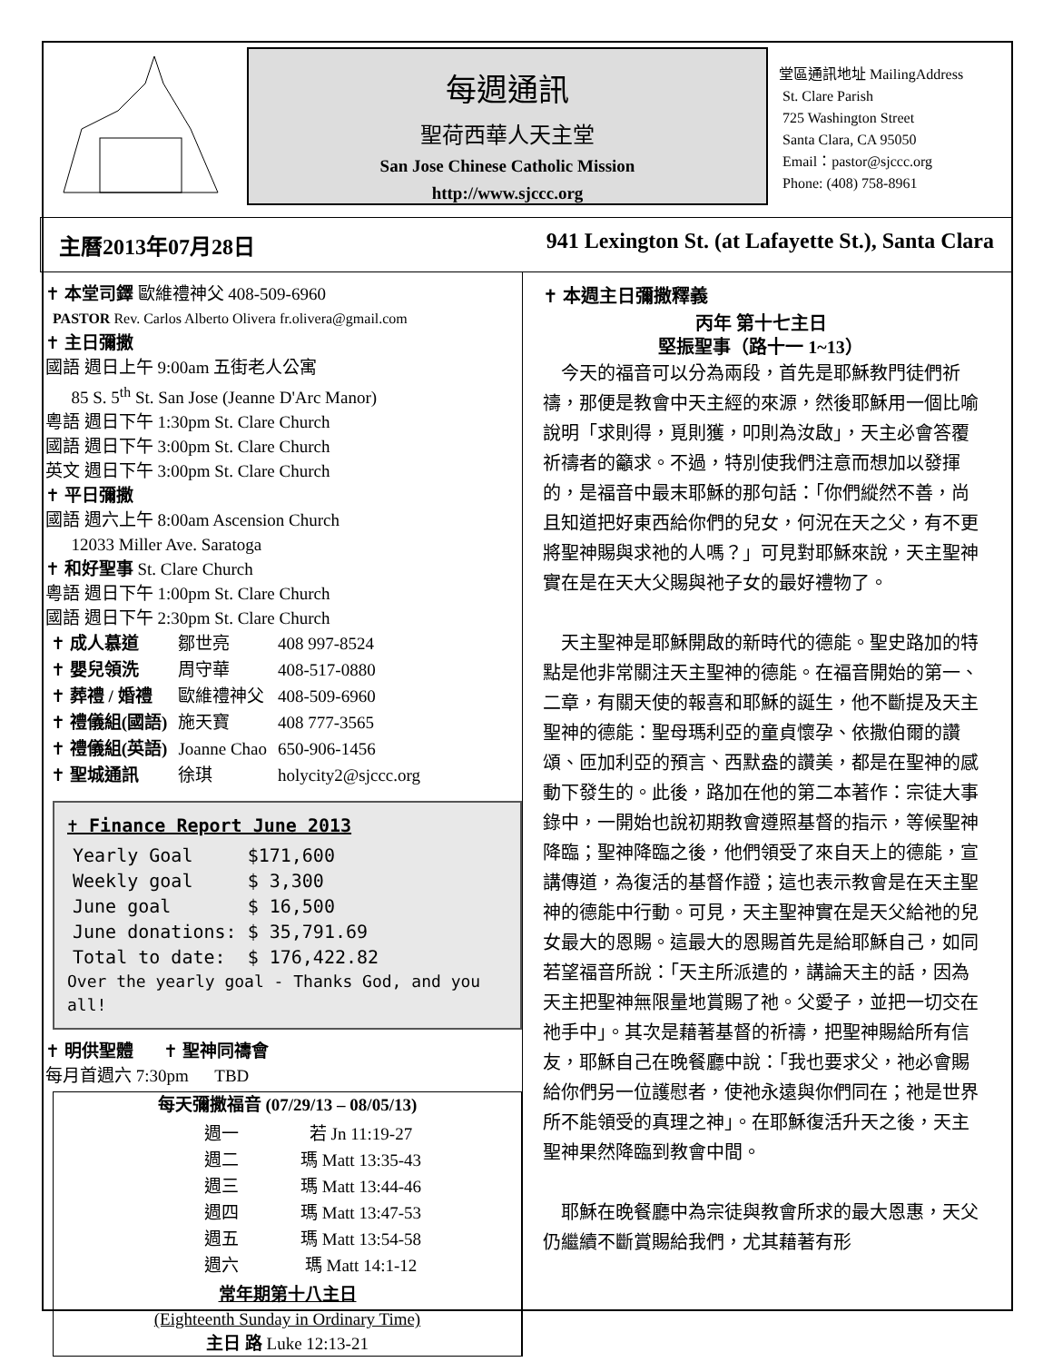每週通訊
聖荷西華人天主堂
San Jose Chinese Catholic Mission
http://www.sjccc.org
堂區通訊地址 MailingAddress
St. Clare Parish
725 Washington Street
Santa Clara, CA 95050
Email：pastor@sjccc.org
Phone: (408) 758-8961
主曆2013年07月28日 941 Lexington St. (at Lafayette St.), Santa Clara
✝ 本堂司鐸 歐維禮神父 408-509-6960
PASTOR Rev. Carlos Alberto Olivera fr.olivera@gmail.com
✝ 主日彌撒
國語 週日上午 9:00am 五街老人公寓
85 S. 5<sup>th</sup> St. San Jose (Jeanne D'Arc Manor)
粵語 週日下午 1:30pm St. Clare Church
國語 週日下午 3:00pm St. Clare Church
英文 週日下午 3:00pm St. Clare Church
✝ 平日彌撒
國語 週六上午 8:00am Ascension Church
12033 Miller Ave. Saratoga
✝ 和好聖事 St. Clare Church
粵語 週日下午 1:00pm St. Clare Church
國語 週日下午 2:30pm St. Clare Church
| ✝ 成人慕道 | 鄒世亮 | 408 997-8524 |
| ✝ 嬰兒領洗 | 周守華 | 408-517-0880 |
| ✝ 葬禮 / 婚禮 | 歐維禮神父 | 408-509-6960 |
| ✝ 禮儀組(國語) | 施天寶 | 408 777-3565 |
| ✝ 禮儀組(英語) | Joanne Chao | 650-906-1456 |
| ✝ 聖城通訊 | 徐琪 | holycity2@sjccc.org |
✝ Finance Report June 2013
| Yearly Goal | $171,600 |
| Weekly goal | $ 3,300 |
| June goal | $ 16,500 |
| June donations: | $ 35,791.69 |
| Total to date: | $ 176,422.82 |
Over the yearly goal - Thanks God, and you all!
✝ 明供聖體 ✝ 聖神同禱會
每月首週六 7:30pm TBD
每天彌撒福音 (07/29/13 – 08/05/13)
| 週一 | 若 Jn 11:19-27 |
| 週二 | 瑪 Matt 13:35-43 |
| 週三 | 瑪 Matt 13:44-46 |
| 週四 | 瑪 Matt 13:47-53 |
| 週五 | 瑪 Matt 13:54-58 |
| 週六 | 瑪 Matt 14:1-12 |
常年期第十八主日
(Eighteenth Sunday in Ordinary Time)
主日 路 Luke 12:13-21
✝ 本週主日彌撒釋義
丙年 第十七主日
堅振聖事（路十一 1~13）
　今天的福音可以分為兩段，首先是耶穌教門徒們祈禱，那便是教會中天主經的來源，然後耶穌用一個比喻說明「求則得，覓則獲，叩則為汝啟」，天主必會答覆祈禱者的籲求。不過，特別使我們注意而想加以發揮的，是福音中最末耶穌的那句話：「你們縱然不善，尚且知道把好東西給你們的兒女，何況在天之父，有不更將聖神賜與求祂的人嗎？」可見對耶穌來說，天主聖神實在是在天大父賜與祂子女的最好禮物了。
　天主聖神是耶穌開啟的新時代的德能。聖史路加的特點是他非常關注天主聖神的德能。在福音開始的第一、二章，有關天使的報喜和耶穌的誕生，他不斷提及天主聖神的德能：聖母瑪利亞的童貞懷孕、依撒伯爾的讚頌、匝加利亞的預言、西默盎的讚美，都是在聖神的感動下發生的。此後，路加在他的第二本著作：宗徒大事錄中，一開始也說初期教會遵照基督的指示，等候聖神降臨；聖神降臨之後，他們領受了來自天上的德能，宣講傳道，為復活的基督作證；這也表示教會是在天主聖神的德能中行動。可見，天主聖神實在是天父給祂的兒女最大的恩賜。這最大的恩賜首先是給耶穌自己，如同若望福音所說：「天主所派遣的，講論天主的話，因為天主把聖神無限量地賞賜了祂。父愛子，並把一切交在祂手中」。其次是藉著基督的祈禱，把聖神賜給所有信友，耶穌自己在晚餐廳中說：「我也要求父，祂必會賜給你們另一位護慰者，使祂永遠與你們同在；祂是世界所不能領受的真理之神」。在耶穌復活升天之後，天主聖神果然降臨到教會中間。
　耶穌在晚餐廳中為宗徒與教會所求的最大恩惠，天父仍繼續不斷賞賜給我們，尤其藉著有形